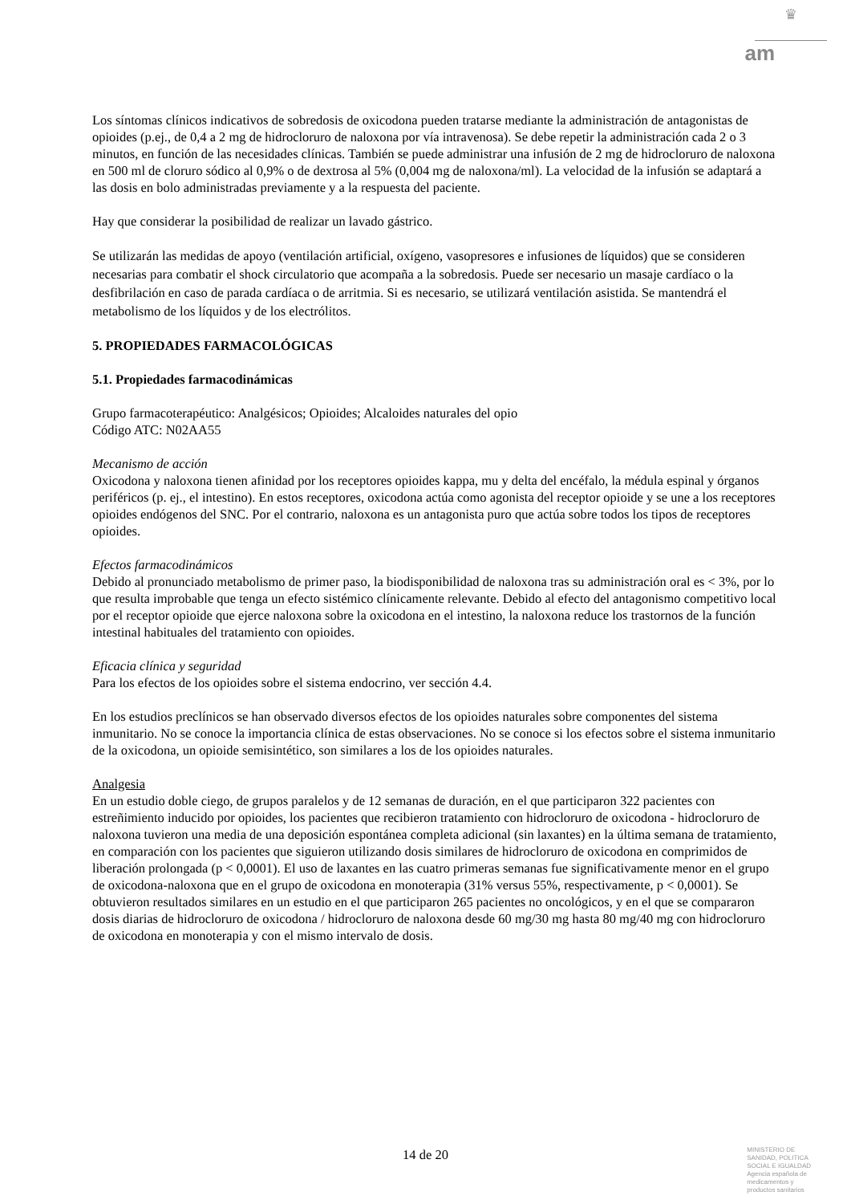♛
am
Los síntomas clínicos indicativos de sobredosis de oxicodona pueden tratarse mediante la administración de antagonistas de opioides (p.ej., de 0,4 a 2 mg de hidrocloruro de naloxona por vía intravenosa). Se debe repetir la administración cada 2 o 3 minutos, en función de las necesidades clínicas. También se puede administrar una infusión de 2 mg de hidrocloruro de naloxona en 500 ml de cloruro sódico al 0,9% o de dextrosa al 5% (0,004 mg de naloxona/ml). La velocidad de la infusión se adaptará a las dosis en bolo administradas previamente y a la respuesta del paciente.
Hay que considerar la posibilidad de realizar un lavado gástrico.
Se utilizarán las medidas de apoyo (ventilación artificial, oxígeno, vasopresores e infusiones de líquidos) que se consideren necesarias para combatir el shock circulatorio que acompaña a la sobredosis. Puede ser necesario un masaje cardíaco o la desfibrilación en caso de parada cardíaca o de arritmia. Si es necesario, se utilizará ventilación asistida. Se mantendrá el metabolismo de los líquidos y de los electrólitos.
5. PROPIEDADES FARMACOLÓGICAS
5.1. Propiedades farmacodinámicas
Grupo farmacoterapéutico: Analgésicos; Opioides; Alcaloides naturales del opio
Código ATC: N02AA55
Mecanismo de acción
Oxicodona y naloxona tienen afinidad por los receptores opioides kappa, mu y delta del encéfalo, la médula espinal y órganos periféricos (p. ej., el intestino). En estos receptores, oxicodona actúa como agonista del receptor opioide y se une a los receptores opioides endógenos del SNC. Por el contrario, naloxona es un antagonista puro que actúa sobre todos los tipos de receptores opioides.
Efectos farmacodinámicos
Debido al pronunciado metabolismo de primer paso, la biodisponibilidad de naloxona tras su administración oral es < 3%, por lo que resulta improbable que tenga un efecto sistémico clínicamente relevante. Debido al efecto del antagonismo competitivo local por el receptor opioide que ejerce naloxona sobre la oxicodona en el intestino, la naloxona reduce los trastornos de la función intestinal habituales del tratamiento con opioides.
Eficacia clínica y seguridad
Para los efectos de los opioides sobre el sistema endocrino, ver sección 4.4.
En los estudios preclínicos se han observado diversos efectos de los opioides naturales sobre componentes del sistema inmunitario. No se conoce la importancia clínica de estas observaciones. No se conoce si los efectos sobre el sistema inmunitario de la oxicodona, un opioide semisintético, son similares a los de los opioides naturales.
Analgesia
En un estudio doble ciego, de grupos paralelos y de 12 semanas de duración, en el que participaron 322 pacientes con estreñimiento inducido por opioides, los pacientes que recibieron tratamiento con hidrocloruro de oxicodona - hidrocloruro de naloxona tuvieron una media de una deposición espontánea completa adicional (sin laxantes) en la última semana de tratamiento, en comparación con los pacientes que siguieron utilizando dosis similares de hidrocloruro de oxicodona en comprimidos de liberación prolongada (p < 0,0001). El uso de laxantes en las cuatro primeras semanas fue significativamente menor en el grupo de oxicodona-naloxona que en el grupo de oxicodona en monoterapia (31% versus 55%, respectivamente, p < 0,0001). Se obtuvieron resultados similares en un estudio en el que participaron 265 pacientes no oncológicos, y en el que se compararon dosis diarias de hidrocloruro de oxicodona / hidrocloruro de naloxona desde 60 mg/30 mg hasta 80 mg/40 mg con hidrocloruro de oxicodona en monoterapia y con el mismo intervalo de dosis.
14 de 20
MINISTERIO DE
SANIDAD, POLITICA
SOCIAL E IGUALDAD
Agencia española de
medicamentos y
productos sanitarios